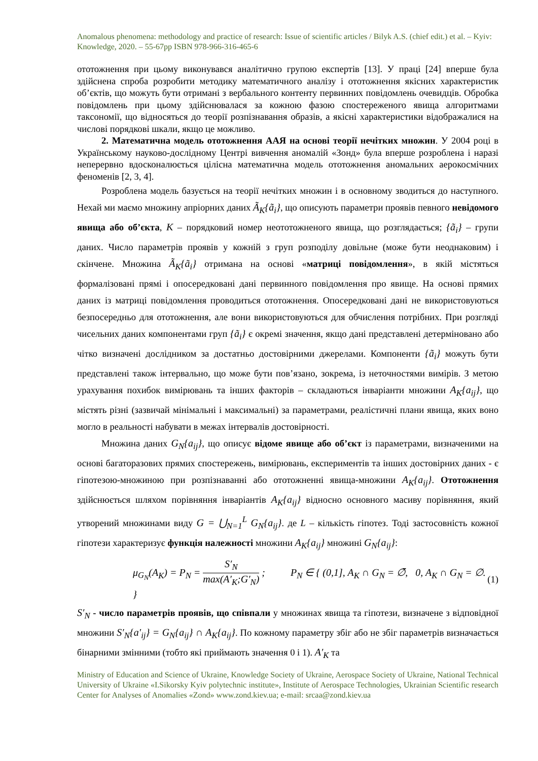Anomalous phenomena: methodology and practice of research: Issue of scientific articles / Bilyk A.S. (chief edit.) et al. – Kyiv: Knowledge, 2020. – 55-67pp ISBN 978-966-316-465-6
ототожнення при цьому виконувався аналітично групою експертів [13]. У праці [24] вперше була здійснена спроба розробити методику математичного аналізу і ототожнення якісних характеристик об’єктів, що можуть бути отримані з вербального контенту первинних повідомлень очевидців. Обробка повідомлень при цьому здійснювалася за кожною фазою спостереженого явища алгоритмами таксономії, що відносяться до теорії розпізнавання образів, а якісні характеристики відображалися на числові порядкові шкали, якщо це можливо.
2. Математична модель ототожнення ААЯ на основі теорії нечітких множин. У 2004 році в Українському науково-дослідному Центрі вивчення аномалій «Зонд» була вперше розроблена і наразі неперервно вдосконалюється цілісна математична модель ототожнення аномальних аерокосмічних феноменів [2, 3, 4].
Розроблена модель базується на теорії нечітких множин і в основному зводиться до наступного. Нехай ми маємо множину апріорних даних Ã<sub>K</sub>{ã<sub>i</sub>}, що описують параметри проявів певного невідомого явища або об’єкта, K – порядковий номер неототожненого явища, що розглядається; {ã<sub>i</sub>} – групи даних. Число параметрів проявів у кожній з груп розподілу довільне (може бути неоднаковим) і скінчене. Множина Ã<sub>K</sub>{ã<sub>i</sub>} отримана на основі «матриці повідомлення», в якій містяться формалізовані прямі і опосередковані дані первинного повідомлення про явище. На основі прямих даних із матриці повідомлення проводиться ототожнення. Опосередковані дані не використовуються безпосередньо для ототожнення, але вони використовуються для обчислення потрібних. При розгляді чисельних даних компонентами груп {ã<sub>i</sub>} є окремі значення, якщо дані представлені детерміновано або чітко визначені дослідником за достатньо достовірними джерелами. Компоненти {ã<sub>i</sub>} можуть бути представлені також інтервально, що може бути пов’язано, зокрема, із неточностями вимірів. З метою урахування похибок вимірювань та інших факторів – складаються інваріанти множини A<sub>K</sub>{a<sub>ij</sub>}, що містять різні (зазвичай мінімальні і максимальні) за параметрами, реалістичні плани явища, яких воно могло в реальності набувати в межах інтервалів достовірності.
Множина даних G<sub>N</sub>{a<sub>ij</sub>}, що описує відоме явище або об’єкт із параметрами, визначеними на основі багаторазових прямих спостережень, вимірювань, експериментів та інших достовірних даних - є гіпотезою-множиною при розпізнаванні або ототожненні явища-множини A<sub>K</sub>{a<sub>ij</sub>}. Ототожнення здійснюється шляхом порівняння інваріантів A<sub>K</sub>{a<sub>ij</sub>} відносно основного масиву порівняння, який утворений множинами виду G = ⋃<sub>N=1</sub><sup>L</sup> G<sub>N</sub>{a<sub>ij</sub>}. де L – кількість гіпотез. Тоді застосовність кожної гіпотези характеризує функція належності множини A<sub>K</sub>{a<sub>ij</sub>} множині G<sub>N</sub>{a<sub>ij</sub>}:
μ<sub>G<sub>N</sub></sub>(A<sub>K</sub>) = P<sub>N</sub> = S′<sub>N</sub> max(A′<sub>K</sub>;G′<sub>N</sub>) ; P<sub>N</sub> ∈ { (0,1], A<sub>K</sub> ∩ G<sub>N</sub> = ∅̄, 0, A<sub>K</sub> ∩ G<sub>N</sub> = ∅. } (1)
S′<sub>N</sub> - число параметрів проявів, що співпали у множинах явища та гіпотези, визначене з відповідної множини S′<sub>N</sub>{a′<sub>ij</sub>} = G<sub>N</sub>{a<sub>ij</sub>} ∩ A<sub>K</sub>{a<sub>ij</sub>}. По кожному параметру збіг або не збіг параметрів визначається бінарними змінними (тобто які приймають значення 0 і 1). A′<sub>K</sub> та
Ministry of Education and Science of Ukraine, Knowledge Society of Ukraine, Aerospace Society of Ukraine, National Technical University of Ukraine «I.Sikorsky Kyiv polytechnic institute», Institute of Aerospace Technologies, Ukrainian Scientific research Center for Analyses of Anomalies «Zond» www.zond.kiev.ua; e-mail: srcaa@zond.kiev.ua